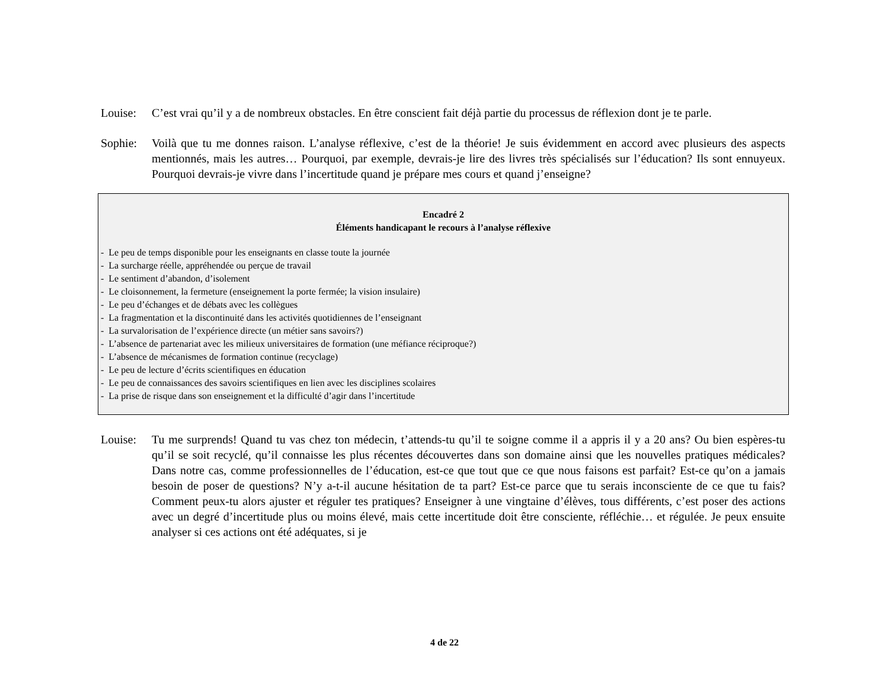Louise: C’est vrai qu’il y a de nombreux obstacles. En être conscient fait déjà partie du processus de réflexion dont je te parle.
Sophie: Voilà que tu me donnes raison. L’analyse réflexive, c’est de la théorie! Je suis évidemment en accord avec plusieurs des aspects mentionnés, mais les autres… Pourquoi, par exemple, devrais-je lire des livres très spécialisés sur l’éducation? Ils sont ennuyeux. Pourquoi devrais-je vivre dans l’incertitude quand je prépare mes cours et quand j’enseigne?
Encadré 2
Éléments handicapant le recours à l’analyse réflexive
- Le peu de temps disponible pour les enseignants en classe toute la journée
- La surcharge réelle, appréhendée ou perçue de travail
- Le sentiment d’abandon, d’isolement
- Le cloisonnement, la fermeture (enseignement la porte fermée; la vision insulaire)
- Le peu d’échanges et de débats avec les collègues
- La fragmentation et la discontinuité dans les activités quotidiennes de l’enseignant
- La survalorisation de l’expérience directe (un métier sans savoirs?)
- L’absence de partenariat avec les milieux universitaires de formation (une méfiance réciproque?)
- L’absence de mécanismes de formation continue (recyclage)
- Le peu de lecture d’écrits scientifiques en éducation
- Le peu de connaissances des savoirs scientifiques en lien avec les disciplines scolaires
- La prise de risque dans son enseignement et la difficulté d’agir dans l’incertitude
Louise: Tu me surprends! Quand tu vas chez ton médecin, t’attends-tu qu’il te soigne comme il a appris il y a 20 ans? Ou bien espères-tu qu’il se soit recyclé, qu’il connaisse les plus récentes découvertes dans son domaine ainsi que les nouvelles pratiques médicales? Dans notre cas, comme professionnelles de l’éducation, est-ce que tout que ce que nous faisons est parfait? Est-ce qu’on a jamais besoin de poser de questions? N’y a-t-il aucune hésitation de ta part? Est-ce parce que tu serais inconsciente de ce que tu fais? Comment peux-tu alors ajuster et réguler tes pratiques? Enseigner à une vingtaine d’élèves, tous différents, c’est poser des actions avec un degré d’incertitude plus ou moins élevé, mais cette incertitude doit être consciente, réfléchie… et régulée. Je peux ensuite analyser si ces actions ont été adéquates, si je
4 de 22